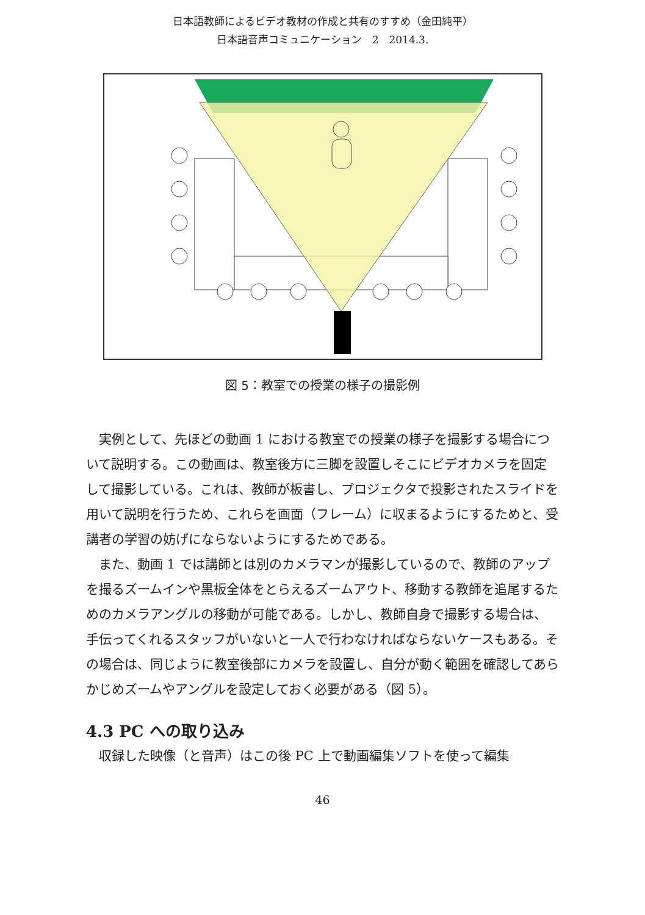日本語教師によるビデオ教材の作成と共有のすすめ（金田純平）
日本語音声コミュニケーション　2　2014.3.
図 5：教室での授業の様子の撮影例
実例として、先ほどの動画 1 における教室での授業の様子を撮影する場合について説明する。この動画は、教室後方に三脚を設置しそこにビデオカメラを固定して撮影している。これは、教師が板書し、プロジェクタで投影されたスライドを用いて説明を行うため、これらを画面（フレーム）に収まるようにするためと、受講者の学習の妨げにならないようにするためである。
また、動画 1 では講師とは別のカメラマンが撮影しているので、教師のアップを撮るズームインや黒板全体をとらえるズームアウト、移動する教師を追尾するためのカメラアングルの移動が可能である。しかし、教師自身で撮影する場合は、手伝ってくれるスタッフがいないと一人で行わなければならないケースもある。その場合は、同じように教室後部にカメラを設置し、自分が動く範囲を確認してあらかじめズームやアングルを設定しておく必要がある（図 5）。
4.3 PC への取り込み
収録した映像（と音声）はこの後 PC 上で動画編集ソフトを使って編集
46